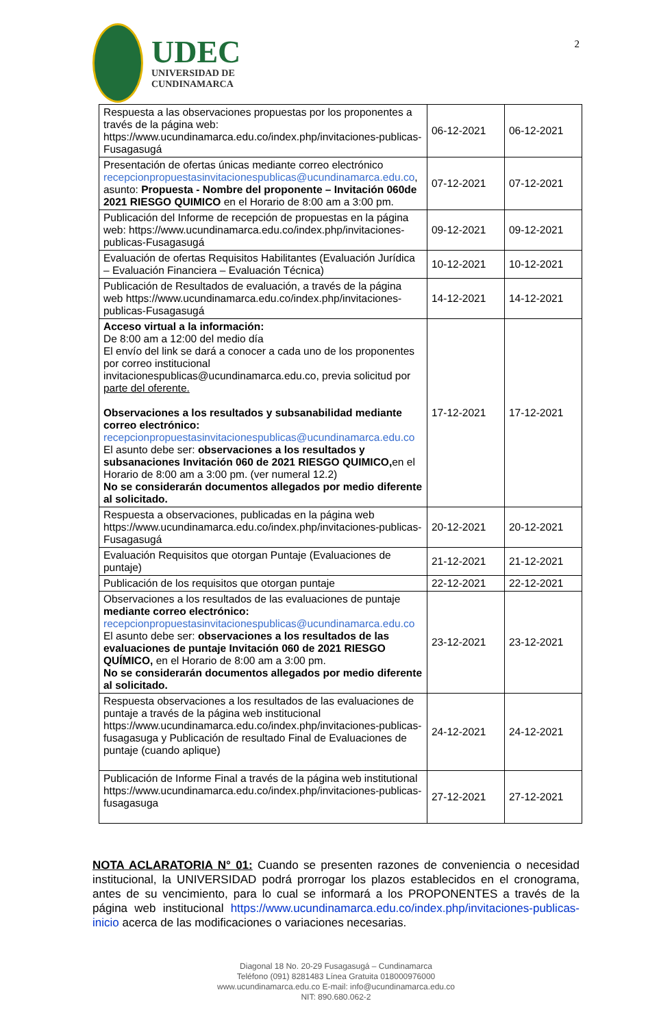UDEC
UNIVERSIDAD DE
CUNDINAMARCA
2
| Respuesta a las observaciones propuestas por los proponentes a través de la página web: https://www.ucundinamarca.edu.co/index.php/invitaciones-publicas-Fusagasugá | 06-12-2021 | 06-12-2021 |
| Presentación de ofertas únicas mediante correo electrónico recepcionpropuestasinvitacionespublicas@ucundinamarca.edu.co , asunto: Propuesta - Nombre del proponente – Invitación 060de 2021 RIESGO QUIMICO en el Horario de 8:00 am a 3:00 pm. | 07-12-2021 | 07-12-2021 |
| Publicación del Informe de recepción de propuestas en la página web: https://www.ucundinamarca.edu.co/index.php/invitaciones-publicas-Fusagasugá | 09-12-2021 | 09-12-2021 |
| Evaluación de ofertas Requisitos Habilitantes (Evaluación Jurídica – Evaluación Financiera – Evaluación Técnica) | 10-12-2021 | 10-12-2021 |
| Publicación de Resultados de evaluación, a través de la página web https://www.ucundinamarca.edu.co/index.php/invitaciones-publicas-Fusagasugá | 14-12-2021 | 14-12-2021 |
| Acceso virtual a la información: De 8:00 am a 12:00 del medio día El envío del link se dará a conocer a cada uno de los proponentes por correo institucional invitacionespublicas@ucundinamarca.edu.co, previa solicitud por parte del oferente. Observaciones a los resultados y subsanabilidad mediante correo electrónico: recepcionpropuestasinvitacionespublicas@ucundinamarca.edu.co El asunto debe ser: observaciones a los resultados y subsanaciones Invitación 060 de 2021 RIESGO QUIMICO, en el Horario de 8:00 am a 3:00 pm. (ver numeral 12.2) No se considerarán documentos allegados por medio diferente al solicitado. | 17-12-2021 | 17-12-2021 |
| Respuesta a observaciones, publicadas en la página web https://www.ucundinamarca.edu.co/index.php/invitaciones-publicas-Fusagasugá | 20-12-2021 | 20-12-2021 |
| Evaluación Requisitos que otorgan Puntaje (Evaluaciones de puntaje) | 21-12-2021 | 21-12-2021 |
| Publicación de los requisitos que otorgan puntaje | 22-12-2021 | 22-12-2021 |
| Observaciones a los resultados de las evaluaciones de puntaje mediante correo electrónico: recepcionpropuestasinvitacionespublicas@ucundinamarca.edu.co El asunto debe ser: observaciones a los resultados de las evaluaciones de puntaje Invitación 060 de 2021 RIESGO QUÍMICO, en el Horario de 8:00 am a 3:00 pm. No se considerarán documentos allegados por medio diferente al solicitado. | 23-12-2021 | 23-12-2021 |
| Respuesta observaciones a los resultados de las evaluaciones de puntaje a través de la página web institucional https://www.ucundinamarca.edu.co/index.php/invitaciones-publicas-fusagasuga y Publicación de resultado Final de Evaluaciones de puntaje (cuando aplique) | 24-12-2021 | 24-12-2021 |
| Publicación de Informe Final a través de la página web institutional https://www.ucundinamarca.edu.co/index.php/invitaciones-publicas-fusagasuga | 27-12-2021 | 27-12-2021 |
NOTA ACLARATORIA N° 01: Cuando se presenten razones de conveniencia o necesidad institucional, la UNIVERSIDAD podrá prorrogar los plazos establecidos en el cronograma, antes de su vencimiento, para lo cual se informará a los PROPONENTES a través de la página web institucional https://www.ucundinamarca.edu.co/index.php/invitaciones-publicas-inicio acerca de las modificaciones o variaciones necesarias.
Diagonal 18 No. 20-29 Fusagasugá – Cundinamarca
Teléfono (091) 8281483 Línea Gratuita 018000976000
www.ucundinamarca.edu.co E-mail: info@ucundinamarca.edu.co
NIT: 890.680.062-2